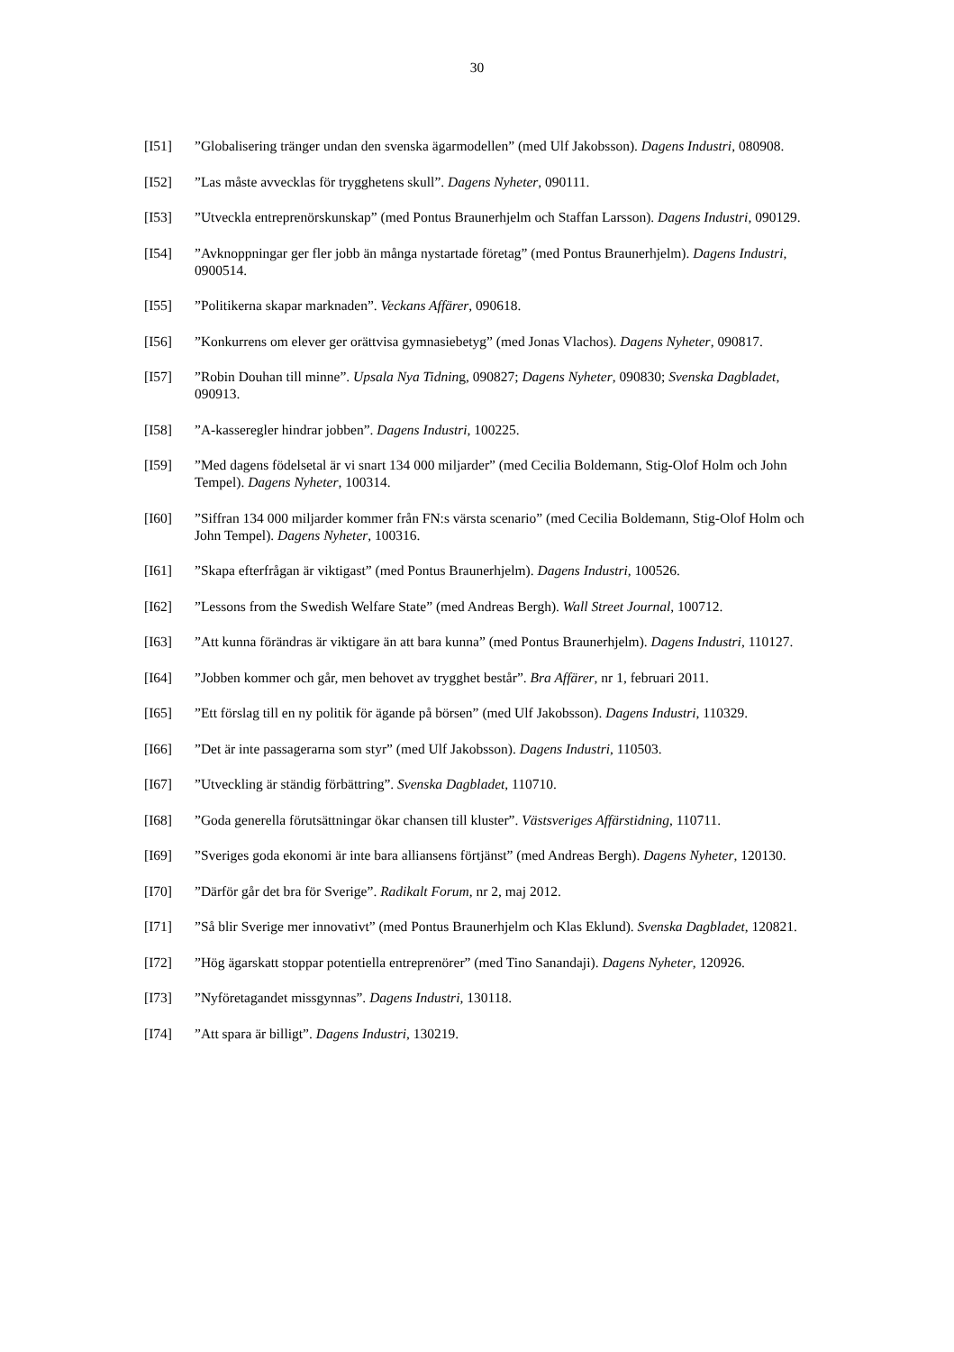30
[I51] ”Globalisering tränger undan den svenska ägarmodellen” (med Ulf Jakobsson). Dagens Industri, 080908.
[I52] ”Las måste avvecklas för trygghetens skull”. Dagens Nyheter, 090111.
[I53] ”Utveckla entreprenörskunskap” (med Pontus Braunerhjelm och Staffan Larsson). Dagens Industri, 090129.
[I54] ”Avknoppningar ger fler jobb än många nystartade företag” (med Pontus Braunerhjelm). Dagens Industri, 0900514.
[I55] ”Politikerna skapar marknaden”. Veckans Affärer, 090618.
[I56] ”Konkurrens om elever ger orättvisa gymnasiebetyg” (med Jonas Vlachos). Dagens Nyheter, 090817.
[I57] ”Robin Douhan till minne”. Upsala Nya Tidning, 090827; Dagens Nyheter, 090830; Svenska Dagbladet, 090913.
[I58] ”A-kasseregler hindrar jobben”. Dagens Industri, 100225.
[I59] ”Med dagens födelsetal är vi snart 134 000 miljarder” (med Cecilia Boldemann, Stig-Olof Holm och John Tempel). Dagens Nyheter, 100314.
[I60] ”Siffran 134 000 miljarder kommer från FN:s värsta scenario” (med Cecilia Boldemann, Stig-Olof Holm och John Tempel). Dagens Nyheter, 100316.
[I61] ”Skapa efterfrågan är viktigast” (med Pontus Braunerhjelm). Dagens Industri, 100526.
[I62] ”Lessons from the Swedish Welfare State” (med Andreas Bergh). Wall Street Journal, 100712.
[I63] ”Att kunna förändras är viktigare än att bara kunna” (med Pontus Braunerhjelm). Dagens Industri, 110127.
[I64] ”Jobben kommer och går, men behovet av trygghet består”. Bra Affärer, nr 1, februari 2011.
[I65] ”Ett förslag till en ny politik för ägande på börsen” (med Ulf Jakobsson). Dagens Industri, 110329.
[I66] ”Det är inte passagerarna som styr” (med Ulf Jakobsson). Dagens Industri, 110503.
[I67] ”Utveckling är ständig förbättring”. Svenska Dagbladet, 110710.
[I68] ”Goda generella förutsättningar ökar chansen till kluster”. Västsveriges Affärstidning, 110711.
[I69] ”Sveriges goda ekonomi är inte bara alliansens förtjänst” (med Andreas Bergh). Dagens Nyheter, 120130.
[I70] ”Därför går det bra för Sverige”. Radikalt Forum, nr 2, maj 2012.
[I71] ”Så blir Sverige mer innovativt” (med Pontus Braunerhjelm och Klas Eklund). Svenska Dagbladet, 120821.
[I72] ”Hög ägarskatt stoppar potentiella entreprenörer” (med Tino Sanandaji). Dagens Nyheter, 120926.
[I73] ”Nyföretagandet missgynnas”. Dagens Industri, 130118.
[I74] ”Att spara är billigt”. Dagens Industri, 130219.